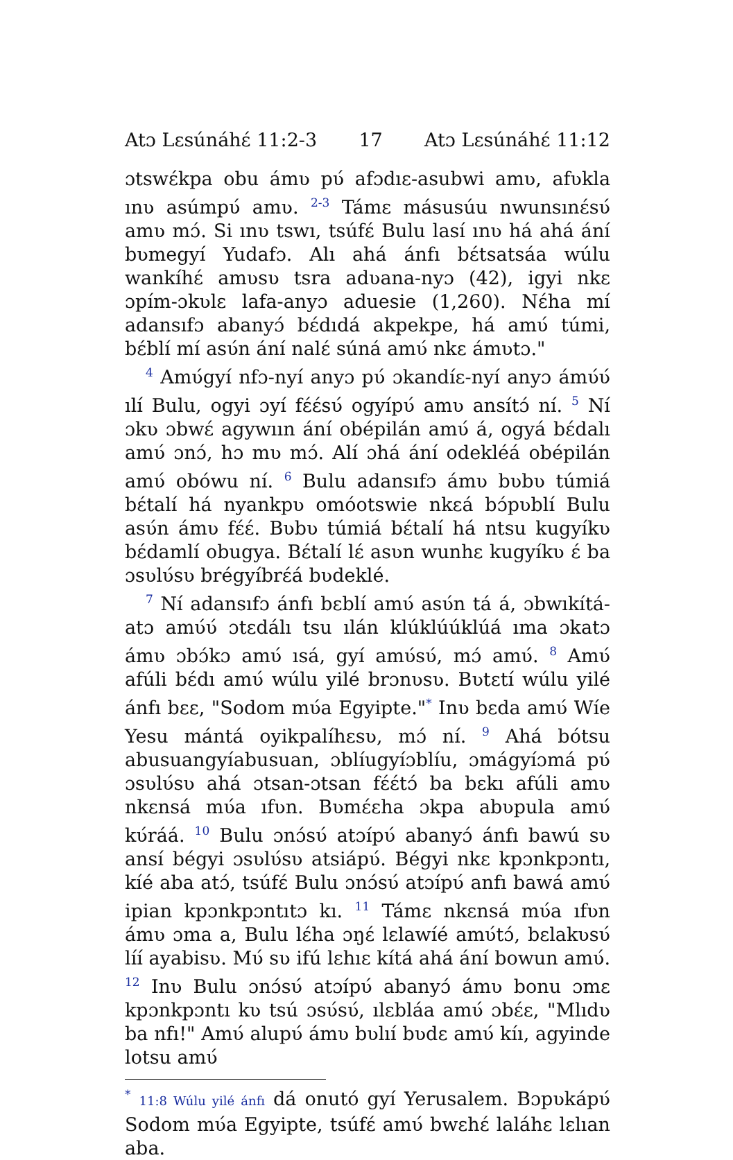Atɔ Lɛsúnáhɛ́ 11:2-3 17 Atɔ Lɛsúnáhɛ́ 11:12
ɔtswɛ́kpa obu ámʋ pʋ́ afɔdıɛ-asubwi amʋ, afʋkla ınʋ asúmpʋ́ amʋ. <sup>2-3</sup> Támɛ másusúu nwunsınɛ́sʋ́ amʋ mɔ́. Si ınʋ tswı, tsúfɛ́ Bulu lasí ınʋ há ahá ání bʋmegyí Yudafɔ. Alı ahá ánfı bɛ́tsatsáa wúlu wankíhɛ́ amʋsʋ tsra adʋana-nyɔ (42), igyi nkɛ ɔpím-ɔkʋlɛ lafa-anyɔ aduesie (1,260). Nɛ́ha mí adansıfɔ abanyɔ́ bɛ́dıdá akpekpe, há amʋ́ túmi, bɛ́blí mí asʋ́n ání nalɛ́ súná amʋ́ nkɛ ámʋtɔ."
<sup>4</sup> Amʋ́gyí nfɔ-nyí anyɔ pʋ́ ɔkandíɛ-nyí anyɔ ámʋ́ʋ́ ılí Bulu, ogyi ɔyí fɛ́ɛ́sʋ́ ogyípʋ́ amʋ ansítɔ́ ní. <sup>5</sup> Ní ɔkʋ ɔbwɛ́ agywıın ání obépilán amʋ́ á, ogyá bɛ́dalı amʋ́ ɔnɔ́, hɔ mʋ mɔ́. Alí ɔhá ání odekléá obépilán amʋ́ obówu ní. <sup>6</sup> Bulu adansıfɔ ámʋ bʋbʋ túmiá bɛ́talí há nyankpʋ omóotswie nkɛá bɔ́pʋblí Bulu asʋ́n ámʋ fɛ́ɛ́. Bʋbʋ túmiá bɛ́talí há ntsu kugyíkʋ bɛ́damlí obugya. Bɛ́talí lɛ́ asʋn wunhɛ kugyíkʋ ɛ́ ba ɔsʋlʋ́sʋ brégyíbrɛ́á bʋdeklé.
<sup>7</sup> Ní adansıfɔ ánfı bɛblí amʋ́ asʋ́n tá á, ɔbwıkítá-atɔ amʋ́ʋ́ ɔtɛdálı tsu ılán klúklúúklúá ıma ɔkatɔ ámʋ ɔbɔ́kɔ amʋ́ ısá, gyí amʋ́sʋ́, mɔ́ amʋ́. <sup>8</sup> Amʋ́ afúli bɛ́dı amʋ́ wúlu yilé brɔnʋsʋ. Bʋtɛtí wúlu yilé ánfı bɛɛ, "Sodom mʋ́a Egyipte."<sup>*</sup> Inʋ bɛda amʋ́ Wíe Yesu mántá oyikpalíhɛsʋ, mɔ́ ní. <sup>9</sup> Ahá bótsu abusuangyíabusuan, ɔblíugyíɔblíu, ɔmágyíɔmá pʋ́ ɔsʋlʋ́sʋ ahá ɔtsan-ɔtsan fɛ́ɛ́tɔ́ ba bɛkı afúli amʋ nkɛnsá mʋ́a ıfʋn. Bʋmɛ́ɛha ɔkpa abʋpula amʋ́ kʋ́ráá. <sup>10</sup> Bulu ɔnɔ́sʋ́ atɔípʋ́ abanyɔ́ ánfı bawú sʋ ansí bégyi ɔsʋlʋ́sʋ atsiápʋ́. Bégyi nkɛ kpɔnkpɔntı, kíé aba atɔ́, tsúfɛ́ Bulu ɔnɔ́sʋ́ atɔípʋ́ anfı bawá amʋ́ ipian kpɔnkpɔntıtɔ kı. <sup>11</sup> Támɛ nkɛnsá mʋ́a ıfʋn ámʋ ɔma a, Bulu lɛ́ha ɔŋɛ́ lɛlawíé amʋ́tɔ́, bɛlakʋsʋ́ líí ayabisʋ. Mʋ́ sʋ ifú lɛhıɛ kítá ahá ání bowun amʋ́. <sup>12</sup> Inʋ Bulu ɔnɔ́sʋ́ atɔípʋ́ abanyɔ́ ámʋ bonu ɔmɛ kpɔnkpɔntı kʋ tsú ɔsʋ́sʋ́, ılɛbláa amʋ́ ɔbɛ́ɛ, "Mlıdʋ ba nfı!" Amʋ́ alupʋ́ ámʋ bʋlıí bʋdɛ amʋ́ kíı, agyinde lotsu amʋ́
<sup>*</sup> 11:8 Wúlu yilé ánfı dá onutó gyí Yerusalem. Bɔpʋkápʋ́ Sodom mʋ́a Egyipte, tsúfɛ́ amʋ́ bwɛhɛ́ laláhɛ lɛlıan aba.